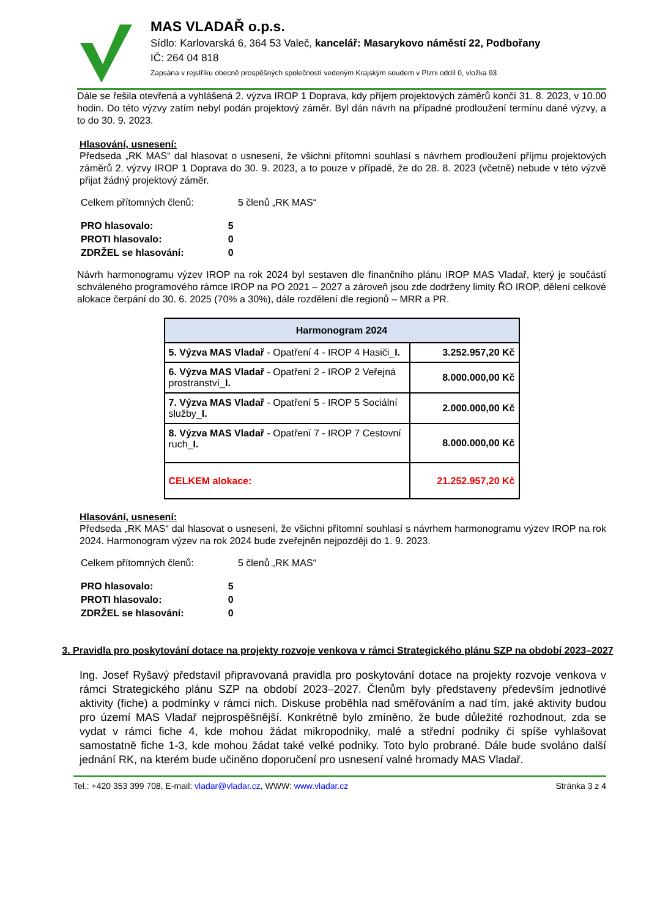MAS VLADAŘ o.p.s.
Sídlo: Karlovarská 6, 364 53 Valeč, kancelář: Masarykovo náměstí 22, Podbořany
IČ: 264 04 818
Zapsána v rejstříku obecně prospěšných společností vedeným Krajským soudem v Plzni oddíl 0, vložka 93
Dále se řešila otevřená a vyhlášená 2. výzva IROP 1 Doprava, kdy příjem projektových záměrů končí 31. 8. 2023, v 10.00 hodin. Do této výzvy zatím nebyl podán projektový záměr. Byl dán návrh na případné prodloužení termínu dané výzvy, a to do 30. 9. 2023.
Hlasování, usnesení:
Předseda „RK MAS“ dal hlasovat o usnesení, že všichni přítomní souhlasí s návrhem prodloužení příjmu projektových záměrů 2. výzvy IROP 1 Doprava do 30. 9. 2023, a to pouze v případě, že do 28. 8. 2023 (včetně) nebude v této výzvě přijat žádný projektový záměr.
| Celkem přítomných členů: | 5 členů „RK MAS“ |
| PRO hlasovalo: | 5 |
| PROTI hlasovalo: | 0 |
| ZDRŽEL se hlasování: | 0 |
Návrh harmonogramu výzev IROP na rok 2024 byl sestaven dle finančního plánu IROP MAS Vladař, který je součástí schváleného programového rámce IROP na PO 2021 – 2027 a zároveň jsou zde dodrženy limity ŘO IROP, dělení celkové alokace čerpání do 30. 6. 2025 (70% a 30%), dále rozdělení dle regionů – MRR a PR.
| Harmonogram 2024 | |
| --- | --- |
| 5. Výzva MAS Vladař - Opatření 4 - IROP 4 Hasiči_ I. | 3.252.957,20 Kč |
| 6. Výzva MAS Vladař - Opatření 2 - IROP 2 Veřejná prostranství_ I. | 8.000.000,00 Kč |
| 7. Výzva MAS Vladař - Opatření 5 - IROP 5 Sociální služby_ I. | 2.000.000,00 Kč |
| 8. Výzva MAS Vladař - Opatření 7 - IROP 7 Cestovní ruch_ I. | 8.000.000,00 Kč |
| CELKEM alokace: | 21.252.957,20 Kč |
Hlasování, usnesení:
Předseda „RK MAS“ dal hlasovat o usnesení, že všichni přítomní souhlasí s návrhem harmonogramu výzev IROP na rok 2024. Harmonogram výzev na rok 2024 bude zveřejněn nejpozději do 1. 9. 2023.
| Celkem přítomných členů: | 5 členů „RK MAS“ |
| PRO hlasovalo: | 5 |
| PROTI hlasovalo: | 0 |
| ZDRŽEL se hlasování: | 0 |
3. Pravidla pro poskytování dotace na projekty rozvoje venkova v rámci Strategického plánu SZP na období 2023–2027
Ing. Josef Ryšavý představil připravovaná pravidla pro poskytování dotace na projekty rozvoje venkova v rámci Strategického plánu SZP na období 2023–2027. Členům byly představeny především jednotlivé aktivity (fiche) a podmínky v rámci nich. Diskuse proběhla nad směřováním a nad tím, jaké aktivity budou pro území MAS Vladař nejprospěšnější. Konkrétně bylo zmíněno, že bude důležité rozhodnout, zda se vydat v rámci fiche 4, kde mohou žádat mikropodniky, malé a střední podniky či spíše vyhlašovat samostatně fiche 1-3, kde mohou žádat také velké podniky. Toto bylo probrané. Dále bude svoláno další jednání RK, na kterém bude učiněno doporučení pro usnesení valné hromady MAS Vladař.
Tel.: +420 353 399 708, E-mail: vladar@vladar.cz, WWW: www.vladar.cz Stránka 3 z 4